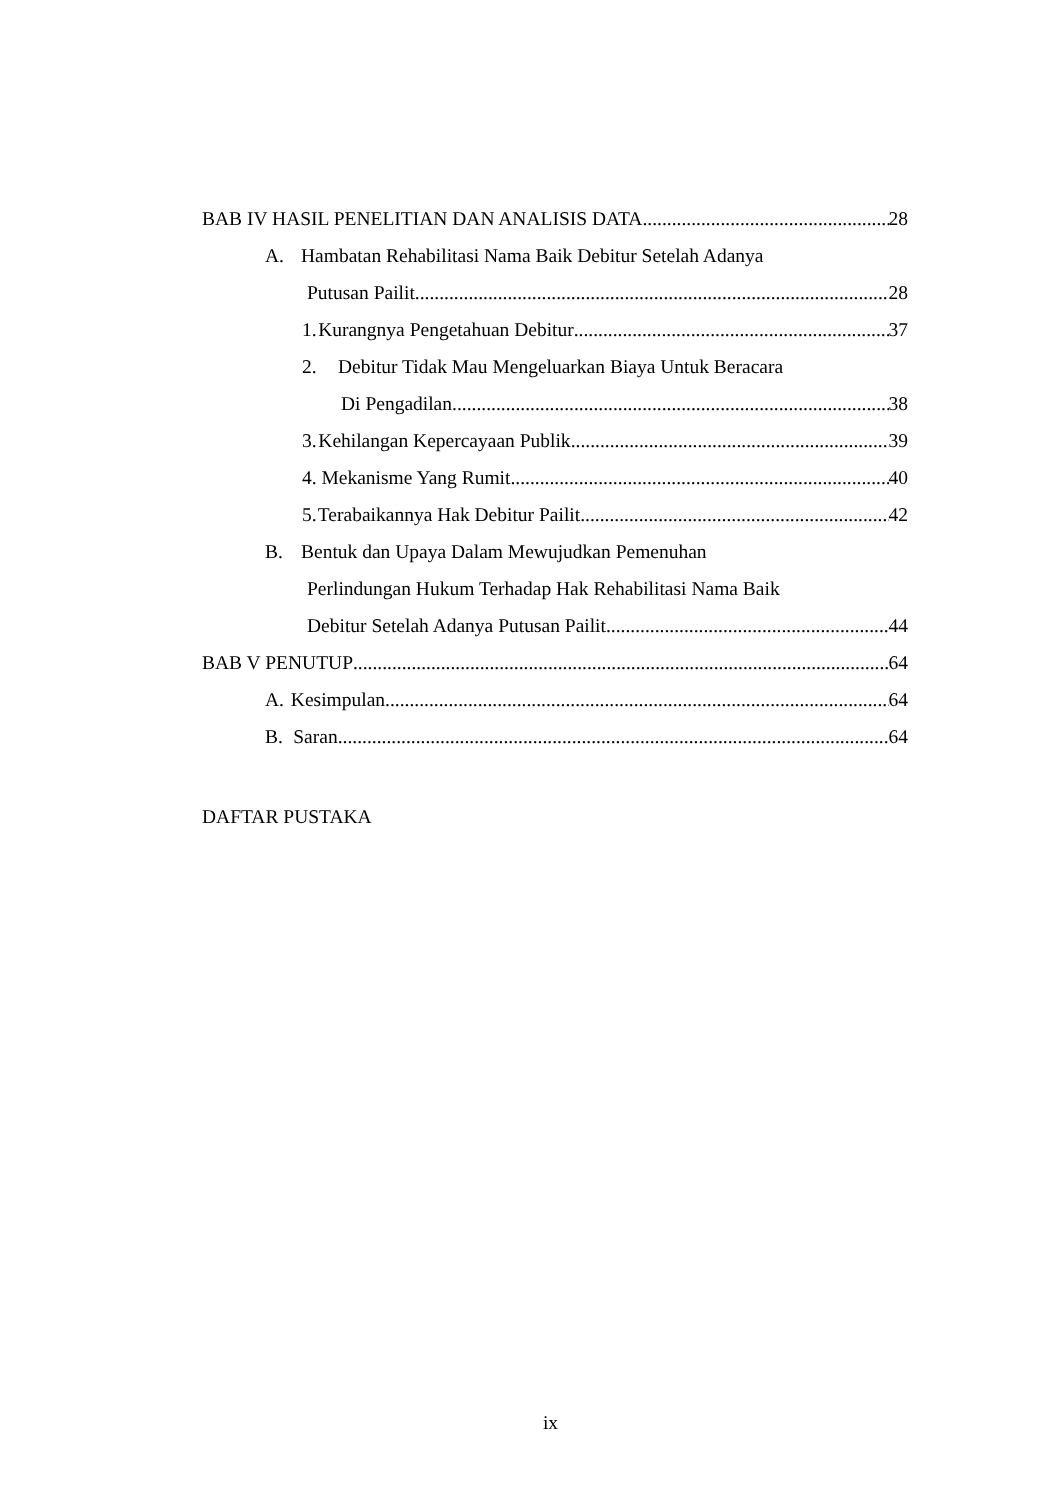BAB IV HASIL PENELITIAN DAN ANALISIS DATA 28
A. Hambatan Rehabilitasi Nama Baik Debitur Setelah Adanya
Putusan Pailit 28
1. Kurangnya Pengetahuan Debitur 37
2. Debitur Tidak Mau Mengeluarkan Biaya Untuk Beracara
Di Pengadilan 38
3. Kehilangan Kepercayaan Publik 39
4. Mekanisme Yang Rumit 40
5. Terabaikannya Hak Debitur Pailit 42
B. Bentuk dan Upaya Dalam Mewujudkan Pemenuhan
Perlindungan Hukum Terhadap Hak Rehabilitasi Nama Baik
Debitur Setelah Adanya Putusan Pailit 44
BAB V PENUTUP 64
A. Kesimpulan 64
B. Saran 64
DAFTAR PUSTAKA
ix